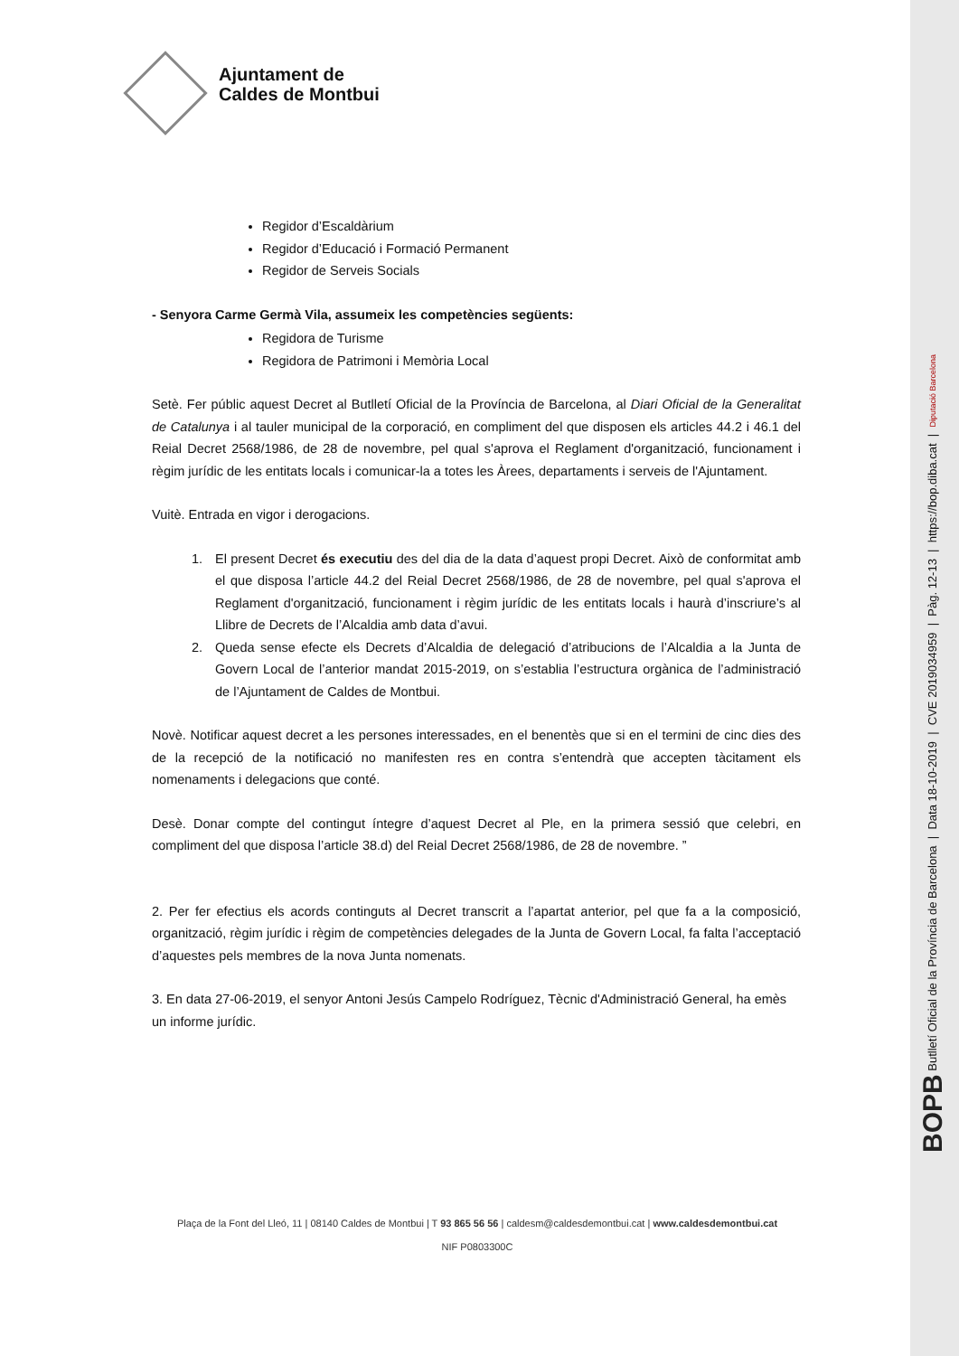Ajuntament de
Caldes de Montbui
Regidor d’Escaldàrium
Regidor d’Educació i Formació Permanent
Regidor de Serveis Socials
- Senyora Carme Germà Vila, assumeix les competències següents:
Regidora de Turisme
Regidora de Patrimoni i Memòria Local
Setè. Fer públic aquest Decret al Butlletí Oficial de la Província de Barcelona, al Diari Oficial de la Generalitat de Catalunya i al tauler municipal de la corporació, en compliment del que disposen els articles 44.2 i 46.1 del Reial Decret 2568/1986, de 28 de novembre, pel qual s'aprova el Reglament d'organització, funcionament i règim jurídic de les entitats locals i comunicar-la a totes les Àrees, departaments i serveis de l'Ajuntament.
Vuitè. Entrada en vigor i derogacions.
1. El present Decret és executiu des del dia de la data d’aquest propi Decret. Això de conformitat amb el que disposa l’article 44.2 del Reial Decret 2568/1986, de 28 de novembre, pel qual s'aprova el Reglament d'organització, funcionament i règim jurídic de les entitats locals i haurà d’inscriure’s al Llibre de Decrets de l’Alcaldia amb data d’avui.
2. Queda sense efecte els Decrets d’Alcaldia de delegació d’atribucions de l’Alcaldia a la Junta de Govern Local de l’anterior mandat 2015-2019, on s’establia l’estructura orgànica de l’administració de l’Ajuntament de Caldes de Montbui.
Novè. Notificar aquest decret a les persones interessades, en el benentès que si en el termini de cinc dies des de la recepció de la notificació no manifesten res en contra s’entendrà que accepten tàcitament els nomenaments i delegacions que conté.
Desè. Donar compte del contingut íntegre d’aquest Decret al Ple, en la primera sessió que celebri, en compliment del que disposa l’article 38.d) del Reial Decret 2568/1986, de 28 de novembre. ”
2. Per fer efectius els acords continguts al Decret transcrit a l’apartat anterior, pel que fa a la composició, organització, règim jurídic i règim de competències delegades de la Junta de Govern Local, fa falta l’acceptació d’aquestes pels membres de la nova Junta nomenats.
3. En data 27-06-2019, el senyor Antoni Jesús Campelo Rodríguez, Tècnic d'Administració General, ha emès un informe jurídic.
Plaça de la Font del Lleó, 11 | 08140 Caldes de Montbui | T 93 865 56 56 | caldesm@caldesdemontbui.cat | www.caldesdemontbui.cat
NIF P0803300C
BOPB Butlletí Oficial de la Província de Barcelona | Data 18-10-2019 | CVE 2019034959 | Pàg. 12-13 | https://bop.diba.cat | Diputació Barcelona